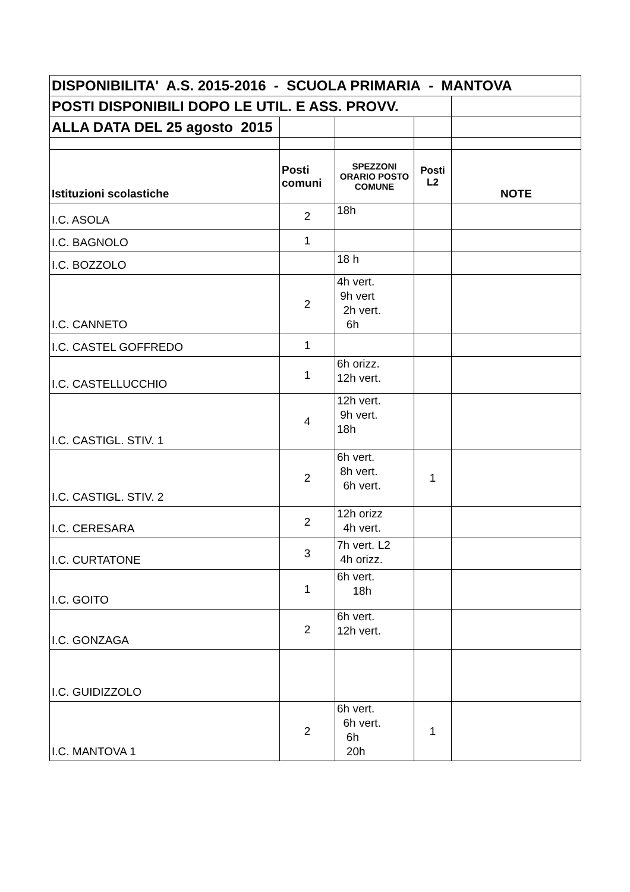| DISPONIBILITA' A.S. 2015-2016 - SCUOLA PRIMARIA - MANTOVA | | | | |
| POSTI DISPONIBILI DOPO LE UTIL. E ASS. PROVV. | | | | |
| ALLA DATA DEL 25 agosto 2015 | | | | |
| Istituzioni scolastiche | Posti comuni | SPEZZONI ORARIO POSTO COMUNE | Posti L2 | NOTE |
| I.C. ASOLA | 2 | 18h | | |
| I.C. BAGNOLO | 1 | | | |
| I.C. BOZZOLO | | 18 h | | |
| I.C. CANNETO | 2 | 4h vert. 9h vert 2h vert. 6h | | |
| I.C. CASTEL GOFFREDO | 1 | | | |
| I.C. CASTELLUCCHIO | 1 | 6h orizz. 12h vert. | | |
| I.C. CASTIGL. STIV. 1 | 4 | 12h vert. 9h vert. 18h | | |
| I.C. CASTIGL. STIV. 2 | 2 | 6h vert. 8h vert. 6h vert. | 1 | |
| I.C. CERESARA | 2 | 12h orizz 4h vert. | | |
| I.C. CURTATONE | 3 | 7h vert. L2 4h orizz. | | |
| I.C. GOITO | 1 | 6h vert. 18h | | |
| I.C. GONZAGA | 2 | 6h vert. 12h vert. | | |
| I.C. GUIDIZZOLO | | | | |
| I.C. MANTOVA 1 | 2 | 6h vert. 6h vert. 6h 20h | 1 | |